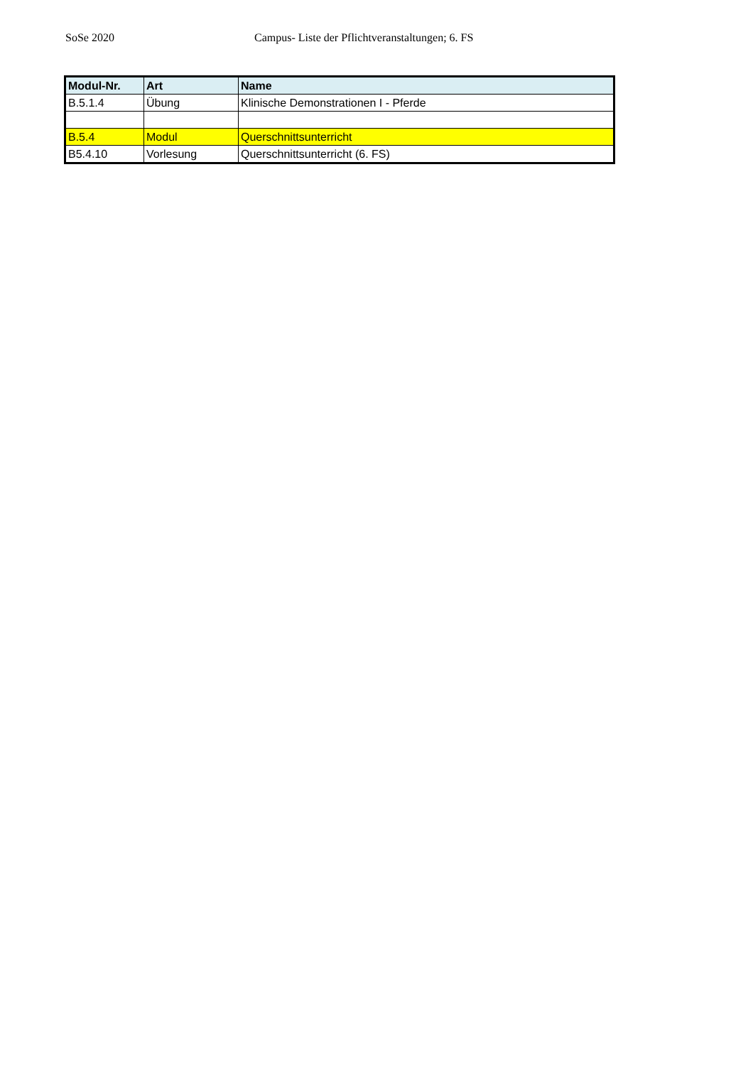SoSe 2020 Campus- Liste der Pflichtveranstaltungen; 6. FS
| Modul-Nr. | Art | Name |
| --- | --- | --- |
| B.5.1.4 | Übung | Klinische Demonstrationen I - Pferde |
| B.5.4 | Modul | Querschnittsunterricht |
| B5.4.10 | Vorlesung | Querschnittsunterricht (6. FS) |